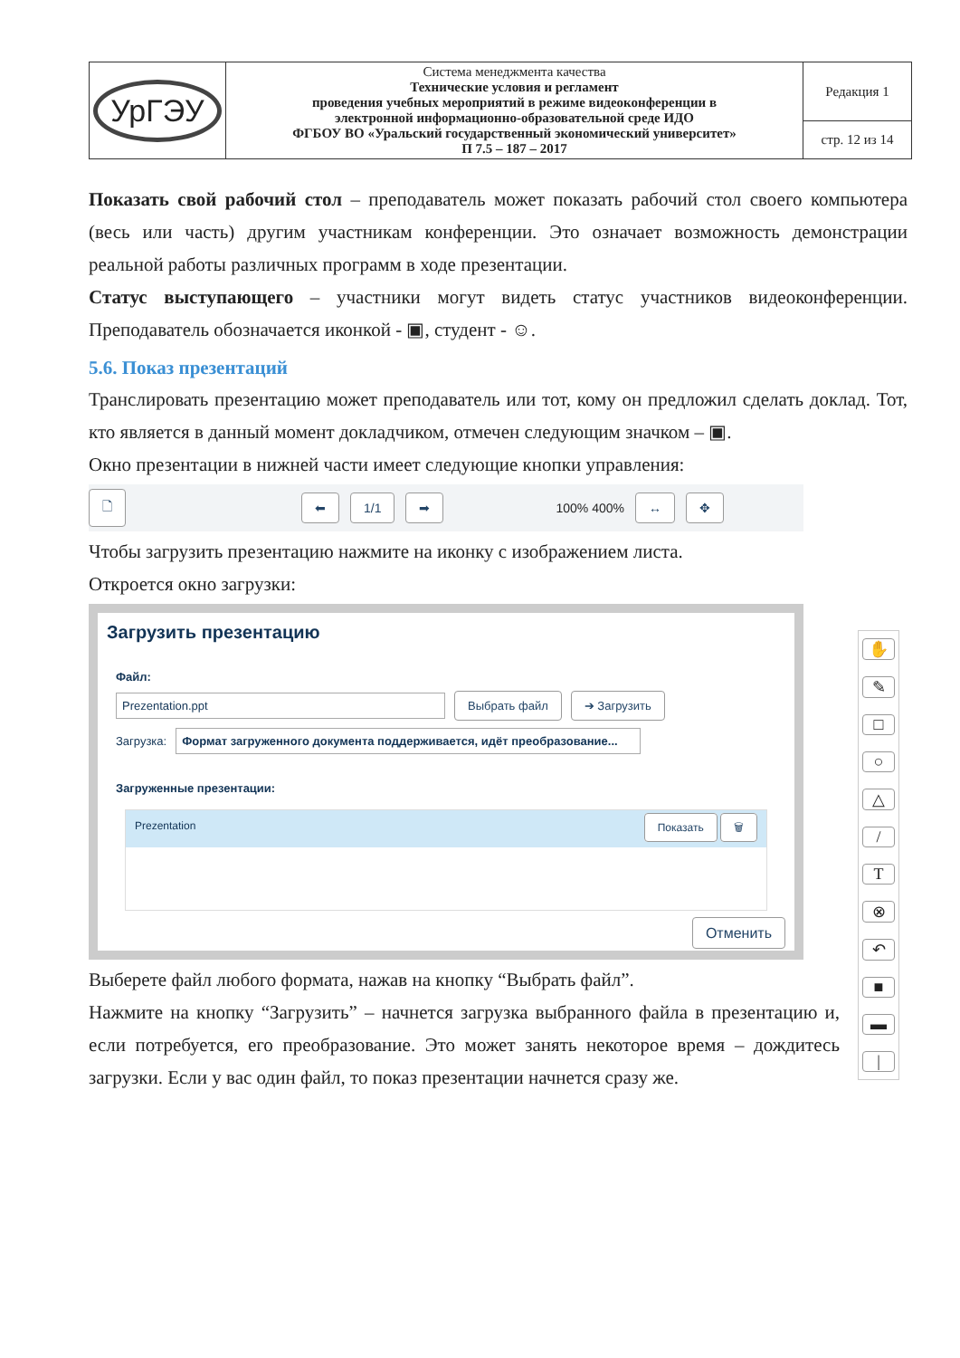| УрГЭУ | Система менеджмента качества Технические условия и регламент проведения учебных мероприятий в режиме видеоконференции в электронной информационно-образовательной среде ИДО ФГБОУ ВО «Уральский государственный экономический университет» П 7.5 – 187 – 2017 | Редакция 1 |
| | | стр. 12 из 14 |
Показать свой рабочий стол – преподаватель может показать рабочий стол своего компьютера (весь или часть) другим участникам конференции. Это означает возможность демонстрации реальной работы различных программ в ходе презентации.
Статус выступающего – участники могут видеть статус участников видеоконференции. Преподаватель обозначается иконкой - ▣, студент - ☺.
5.6. Показ презентаций
Транслировать презентацию может преподаватель или тот, кому он предложил сделать доклад. Тот, кто является в данный момент докладчиком, отмечен следующим значком – ▣.
Окно презентации в нижней части имеет следующие кнопки управления:
🗋 ⬅ 1/1 ➡ 100% 400% ↔ ✥
Чтобы загрузить презентацию нажмите на иконку с изображением листа.
Откроется окно загрузки:
Загрузить презентацию
Файл:
Prezentation.ppt Выбрать файл ➔ Загрузить
Загрузка: Формат загруженного документа поддерживается, идёт преобразование...
Загруженные презентации:
Prezentation Показать 🗑
Отменить
Выберете файл любого формата, нажав на кнопку “Выбрать файл”.
Нажмите на кнопку “Загрузить” – начнется загрузка выбранного файла в презентацию и, если потребуется, его преобразование. Это может занять некоторое время – дождитесь загрузки. Если у вас один файл, то показ презентации начнется сразу же.
✋
✎
□
○
△
/
T
⊗
↶
■
▬
|